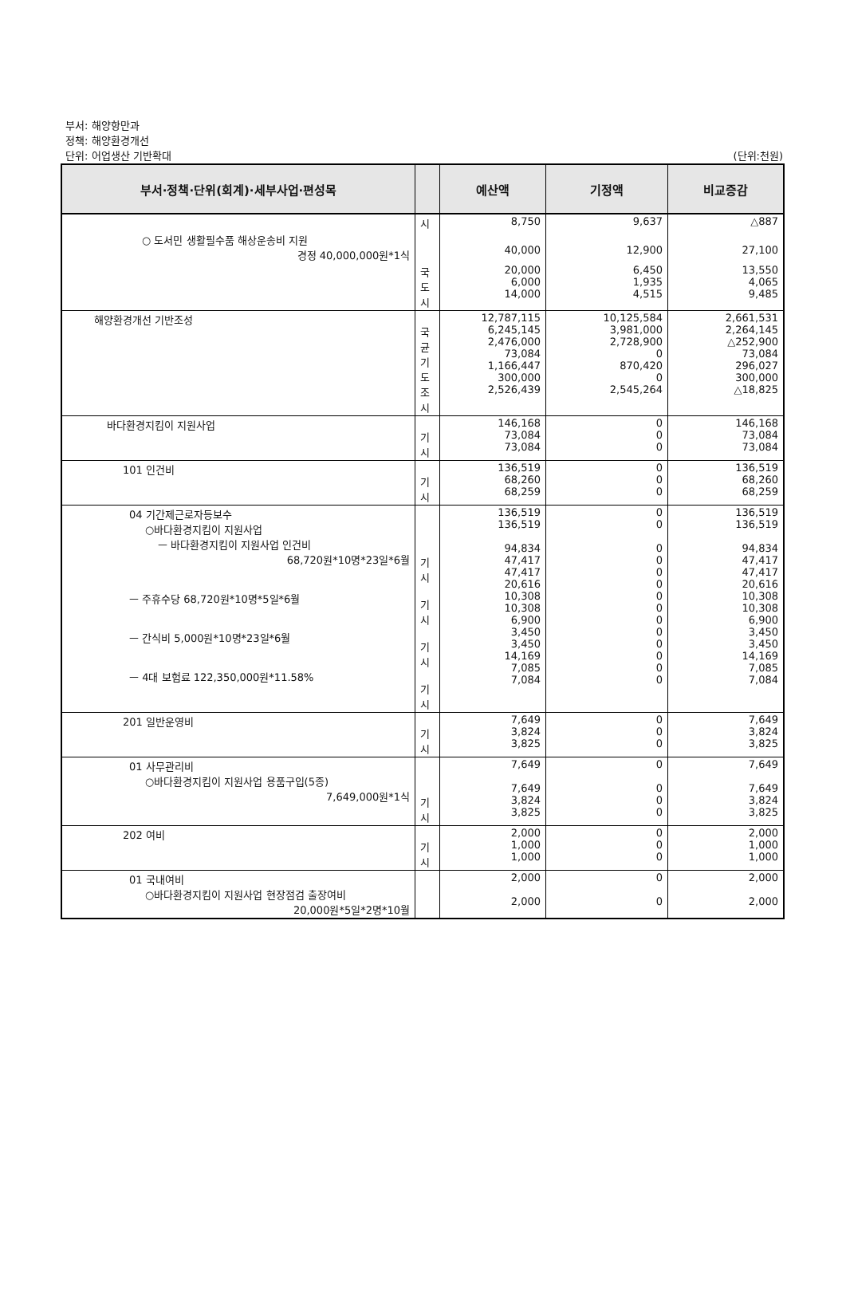부서: 해양항만과
정책: 해양환경개선
단위: 어업생산 기반확대 (단위:천원)
| 부서·정책·단위(회계)·세부사업·편성목 | | 예산액 | 기정액 | 비교증감 |
| --- | --- | --- | --- | --- |
| | 시 | 8,750 | 9,637 | △887 |
| ○ 도서민 생활필수품 해상운송비 지원 경정 40,000,000원*1식 | | 40,000 | 12,900 | 27,100 |
| | 국 도 시 | 20,000 6,000 14,000 | 6,450 1,935 4,515 | 13,550 4,065 9,485 |
| 해양환경개선 기반조성 | 국 균 기 도 조 시 | 12,787,115 6,245,145 2,476,000 73,084 1,166,447 300,000 2,526,439 | 10,125,584 3,981,000 2,728,900 0 870,420 0 2,545,264 | 2,661,531 2,264,145 △252,900 73,084 296,027 300,000 △18,825 |
| 바다환경지킴이 지원사업 | 기 시 | 146,168 73,084 73,084 | 0 0 0 | 146,168 73,084 73,084 |
| 101 인건비 | 기 시 | 136,519 68,260 68,259 | 0 0 0 | 136,519 68,260 68,259 |
| 04 기간제근로자등보수 ○바다환경지킴이 지원사업 ㅡ 바다환경지킴이 지원사업 인건비 68,720원*10명*23일*6월 ㅡ 주휴수당 68,720원*10명*5일*6월 ㅡ 간식비 5,000원*10명*23일*6월 ㅡ 4대 보험료 122,350,000원*11.58% | 기 시 기 시 기 시 기 시 | 136,519 136,519 94,834 47,417 47,417 20,616 10,308 10,308 6,900 3,450 3,450 14,169 7,085 7,084 | 0 0 0 0 0 0 0 0 0 0 0 0 0 0 | 136,519 136,519 94,834 47,417 47,417 20,616 10,308 10,308 6,900 3,450 3,450 14,169 7,085 7,084 |
| 201 일반운영비 | 기 시 | 7,649 3,824 3,825 | 0 0 0 | 7,649 3,824 3,825 |
| 01 사무관리비 ○바다환경지킴이 지원사업 용품구입(5종) 7,649,000원*1식 | 기 시 | 7,649 7,649 3,824 3,825 | 0 0 0 0 | 7,649 7,649 3,824 3,825 |
| 202 여비 | 기 시 | 2,000 1,000 1,000 | 0 0 0 | 2,000 1,000 1,000 |
| 01 국내여비 ○바다환경지킴이 지원사업 현장점검 출장여비 20,000원*5일*2명*10월 | | 2,000 2,000 | 0 0 | 2,000 2,000 |